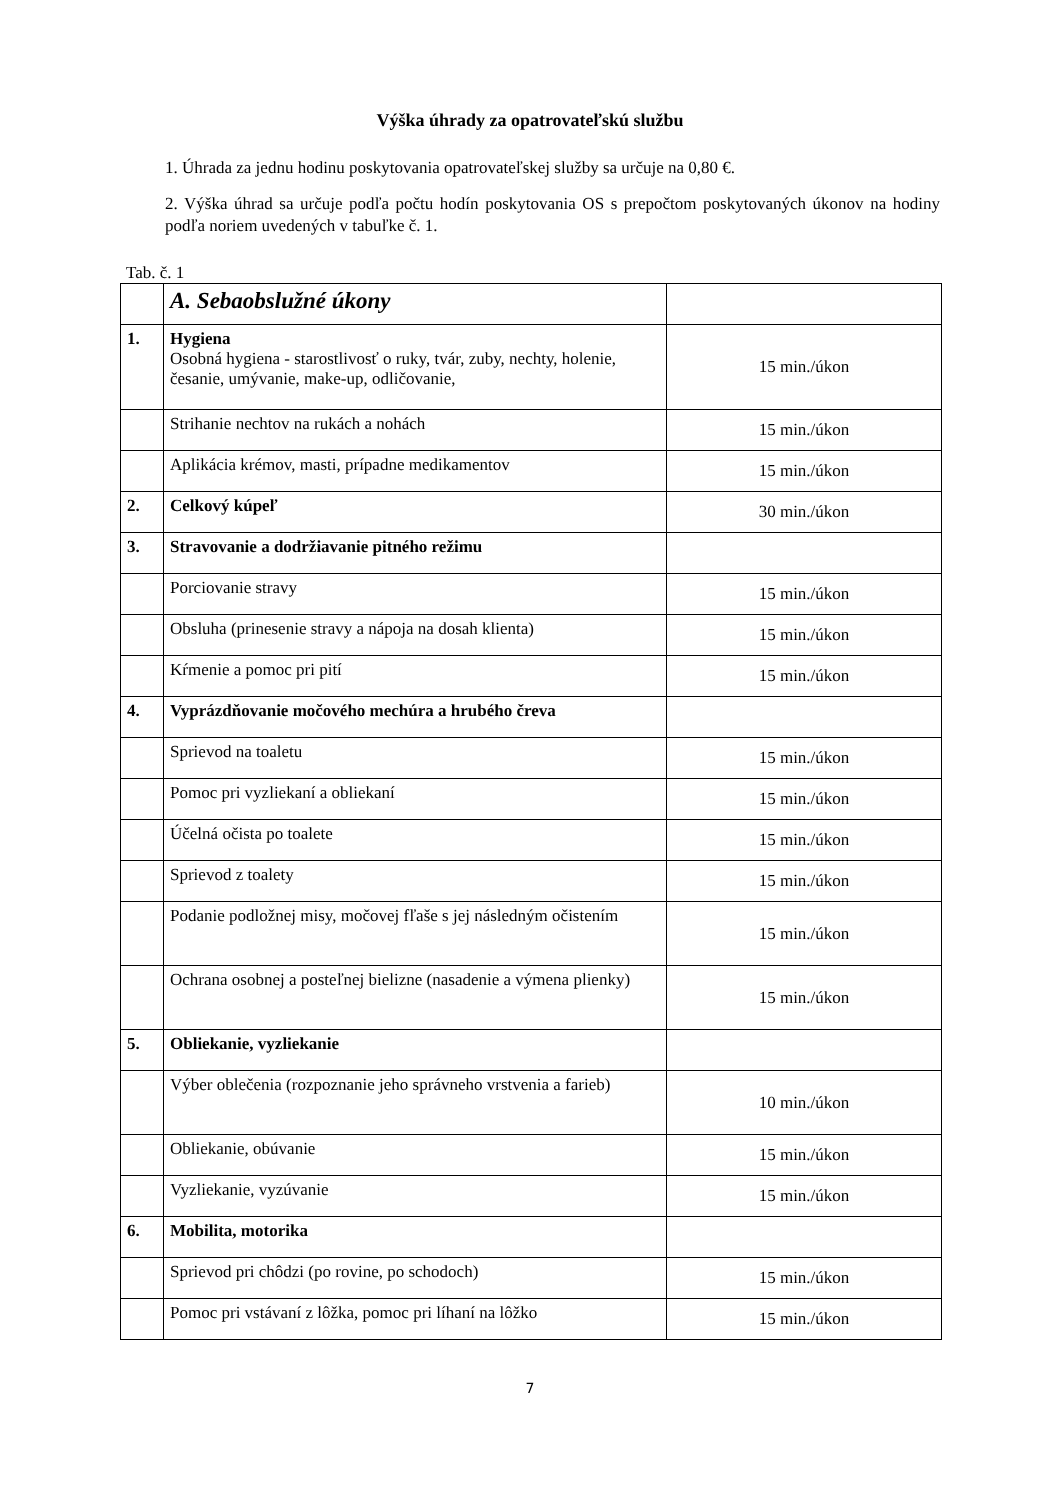Výška úhrady za opatrovateľskú službu
1. Úhrada za jednu hodinu poskytovania opatrovateľskej služby sa určuje na 0,80 €.
2. Výška úhrad sa určuje podľa počtu hodín poskytovania OS s prepočtom poskytovaných úkonov na hodiny podľa noriem uvedených v tabuľke č. 1.
Tab. č. 1
| | A. Sebaobslužné úkony | |
| 1. | Hygiena Osobná hygiena - starostlivosť o ruky, tvár, zuby, nechty, holenie, česanie, umývanie, make-up, odličovanie, | 15 min./úkon |
| | Strihanie nechtov na rukách a nohách | 15 min./úkon |
| | Aplikácia krémov, masti, prípadne medikamentov | 15 min./úkon |
| 2. | Celkový kúpeľ | 30 min./úkon |
| 3. | Stravovanie a dodržiavanie pitného režimu | |
| | Porciovanie stravy | 15 min./úkon |
| | Obsluha (prinesenie stravy a nápoja na dosah klienta) | 15 min./úkon |
| | Kŕmenie a pomoc pri pití | 15 min./úkon |
| 4. | Vyprázdňovanie močového mechúra a hrubého čreva | |
| | Sprievod na toaletu | 15 min./úkon |
| | Pomoc pri vyzliekaní a obliekaní | 15 min./úkon |
| | Účelná očista po toalete | 15 min./úkon |
| | Sprievod z toalety | 15 min./úkon |
| | Podanie podložnej misy, močovej fľaše s jej následným očistením | 15 min./úkon |
| | Ochrana osobnej a posteľnej bielizne (nasadenie a výmena plienky) | 15 min./úkon |
| 5. | Obliekanie, vyzliekanie | |
| | Výber oblečenia (rozpoznanie jeho správneho vrstvenia a farieb) | 10 min./úkon |
| | Obliekanie, obúvanie | 15 min./úkon |
| | Vyzliekanie, vyzúvanie | 15 min./úkon |
| 6. | Mobilita, motorika | |
| | Sprievod pri chôdzi (po rovine, po schodoch) | 15 min./úkon |
| | Pomoc pri vstávaní z lôžka, pomoc pri líhaní na lôžko | 15 min./úkon |
7